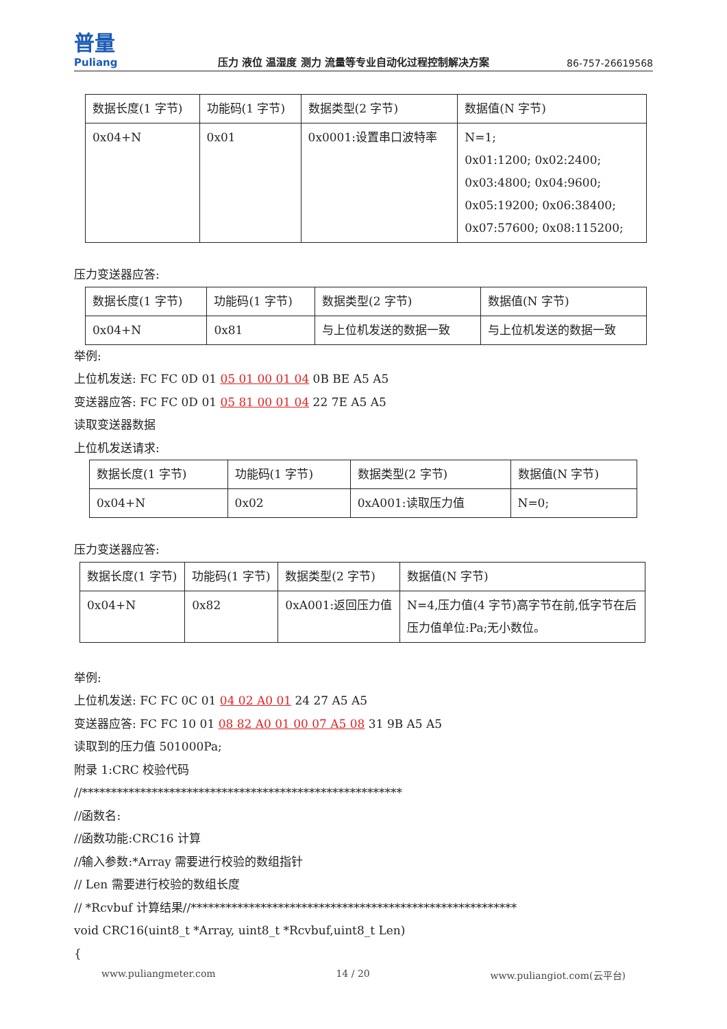普量
Puliang
压力 液位 温湿度 测力 流量等专业自动化过程控制解决方案
86-757-26619568
| 数据长度(1 字节) | 功能码(1 字节) | 数据类型(2 字节) | 数据值(N 字节) |
| 0x04+N | 0x01 | 0x0001:设置串口波特率 | N=1; 0x01:1200; 0x02:2400; 0x03:4800; 0x04:9600; 0x05:19200; 0x06:38400; 0x07:57600; 0x08:115200; |
压力变送器应答:
| 数据长度(1 字节) | 功能码(1 字节) | 数据类型(2 字节) | 数据值(N 字节) |
| 0x04+N | 0x81 | 与上位机发送的数据一致 | 与上位机发送的数据一致 |
举例:
上位机发送: FC FC 0D 01 05 01 00 01 04 0B BE A5 A5
变送器应答: FC FC 0D 01 05 81 00 01 04 22 7E A5 A5
读取变送器数据
上位机发送请求:
| 数据长度(1 字节) | 功能码(1 字节) | 数据类型(2 字节) | 数据值(N 字节) |
| 0x04+N | 0x02 | 0xA001:读取压力值 | N=0; |
压力变送器应答:
| 数据长度(1 字节) | 功能码(1 字节) | 数据类型(2 字节) | 数据值(N 字节) |
| 0x04+N | 0x82 | 0xA001:返回压力值 | N=4,压力值(4 字节)高字节在前,低字节在后 压力值单位:Pa;无小数位。 |
举例:
上位机发送: FC FC 0C 01 04 02 A0 01 24 27 A5 A5
变送器应答: FC FC 10 01 08 82 A0 01 00 07 A5 08 31 9B A5 A5
读取到的压力值 501000Pa;
附录 1:CRC 校验代码
//*******************************************************
//函数名:
//函数功能:CRC16 计算
//输入参数:*Array 需要进行校验的数组指针
// Len 需要进行校验的数组长度
// *Rcvbuf 计算结果//********************************************************
void CRC16(uint8_t *Array, uint8_t *Rcvbuf,uint8_t Len)
{
www.puliangmeter.com 14 / 20 www.puliangiot.com(云平台)